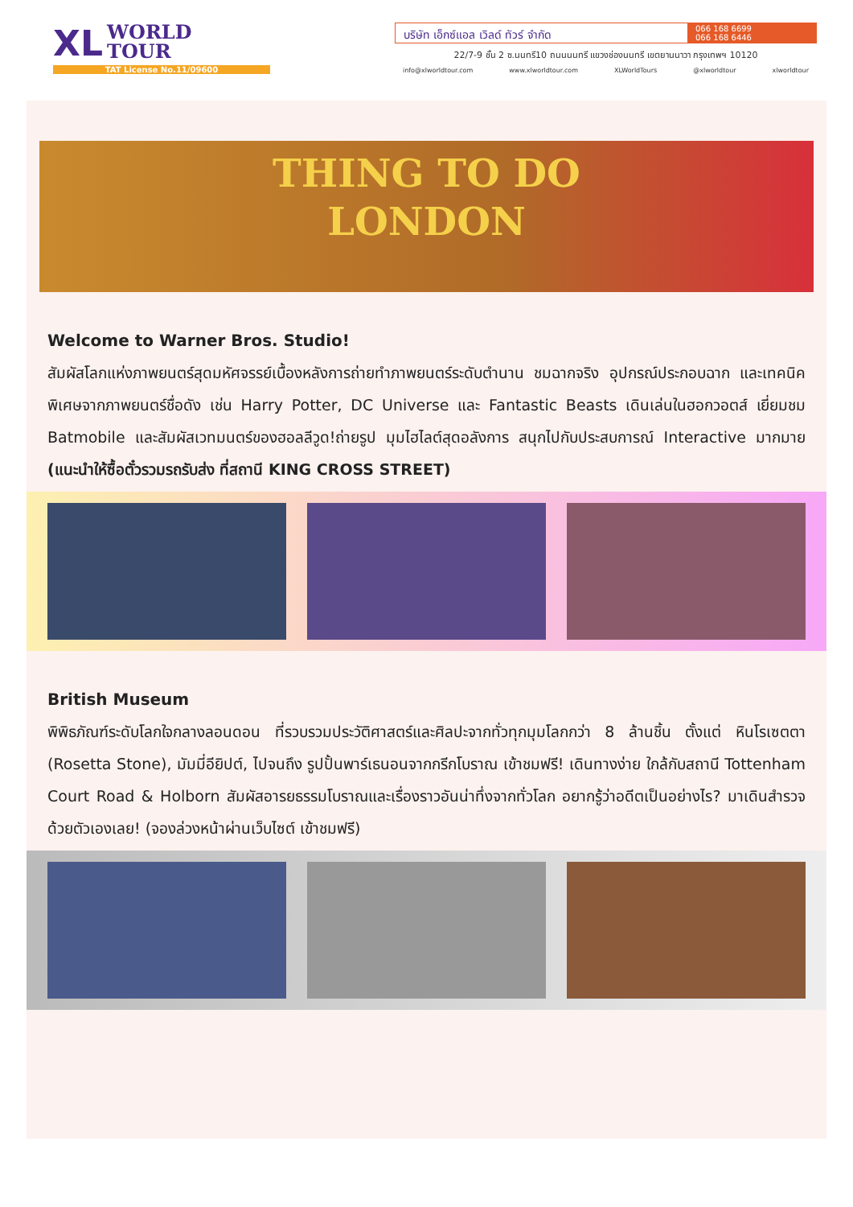XL WORLD
TOUR
TAT License No.11/09600
บริษัท เอ็กซ์แอล เวิลด์ ทัวร์ จำกัด
066 168 6699
066 168 6446
22/7-9 ชั้น 2 ซ.นนทรี10 ถนนนนทรี แขวงช่องนนทรี เขตยานนาวา กรุงเทพฯ 10120
info@xlworldtour.com www.xlworldtour.com XLWorldTours @xlworldtour xlworldtour
THING TO DO
LONDON
Welcome to Warner Bros. Studio!
สัมผัสโลกแห่งภาพยนตร์สุดมหัศจรรย์เบื้องหลังการถ่ายทำภาพยนตร์ระดับตำนาน ชมฉากจริง อุปกรณ์ประกอบฉาก และเทคนิคพิเศษจากภาพยนตร์ชื่อดัง เช่น Harry Potter, DC Universe และ Fantastic Beasts เดินเล่นในฮอกวอตส์ เยี่ยมชม Batmobile และสัมผัสเวทมนตร์ของฮอลลีวูด!ถ่ายรูป มุมไฮไลต์สุดอลังการ สนุกไปกับประสบการณ์ Interactive มากมาย (แนะนำให้ซื้อตั๋วรวมรถรับส่ง ที่สถานี KING CROSS STREET)
British Museum
พิพิธภัณฑ์ระดับโลกใจกลางลอนดอน ที่รวบรวมประวัติศาสตร์และศิลปะจากทั่วทุกมุมโลกกว่า 8 ล้านชิ้น ตั้งแต่ หินโรเซตตา (Rosetta Stone), มัมมี่อียิปต์, ไปจนถึง รูปปั้นพาร์เธนอนจากกรีกโบราณ เข้าชมฟรี! เดินทางง่าย ใกล้กับสถานี Tottenham Court Road & Holborn สัมผัสอารยธรรมโบราณและเรื่องราวอันน่าทึ่งจากทั่วโลก อยากรู้ว่าอดีตเป็นอย่างไร? มาเดินสำรวจด้วยตัวเองเลย! (จองล่วงหน้าผ่านเว็บไซต์ เข้าชมฟรี)